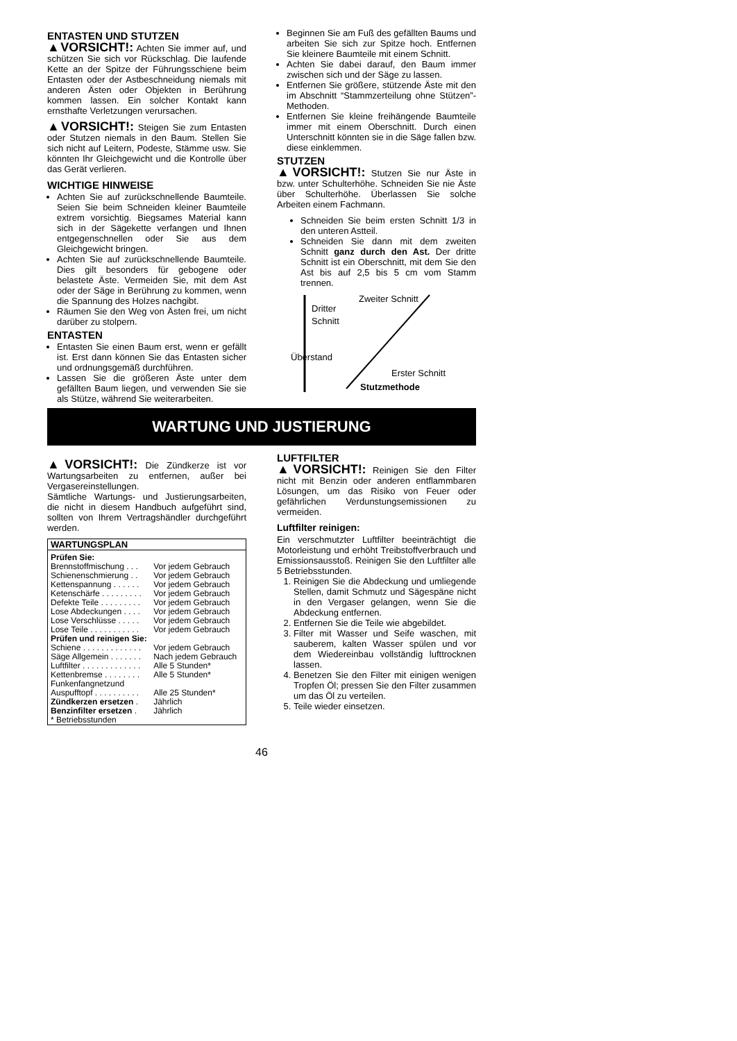ENTASTEN UND STUTZEN
▲VORSICHT!: Achten Sie immer auf, und schützen Sie sich vor Rückschlag. Die laufende Kette an der Spitze der Führungsschiene beim Entasten oder der Astbeschneidung niemals mit anderen Ästen oder Objekten in Berührung kommen lassen. Ein solcher Kontakt kann ernsthafte Verletzungen verursachen.
▲VORSICHT!: Steigen Sie zum Entasten oder Stutzen niemals in den Baum. Stellen Sie sich nicht auf Leitern, Podeste, Stämme usw. Sie könnten Ihr Gleichgewicht und die Kontrolle über das Gerät verlieren.
WICHTIGE HINWEISE
Achten Sie auf zurückschnellende Baumteile. Seien Sie beim Schneiden kleiner Baumteile extrem vorsichtig. Biegsames Material kann sich in der Sägekette verfangen und Ihnen entgegenschnellen oder Sie aus dem Gleichgewicht bringen.
Achten Sie auf zurückschnellende Baumteile. Dies gilt besonders für gebogene oder belastete Äste. Vermeiden Sie, mit dem Ast oder der Säge in Berührung zu kommen, wenn die Spannung des Holzes nachgibt.
Räumen Sie den Weg von Ästen frei, um nicht darüber zu stolpern.
ENTASTEN
Entasten Sie einen Baum erst, wenn er gefällt ist. Erst dann können Sie das Entasten sicher und ordnungsgemäß durchführen.
Lassen Sie die größeren Äste unter dem gefällten Baum liegen, und verwenden Sie sie als Stütze, während Sie weiterarbeiten.
Beginnen Sie am Fuß des gefällten Baums und arbeiten Sie sich zur Spitze hoch. Entfernen Sie kleinere Baumteile mit einem Schnitt.
Achten Sie dabei darauf, den Baum immer zwischen sich und der Säge zu lassen.
Entfernen Sie größere, stützende Äste mit den im Abschnitt “Stammzerteilung ohne Stützen”-Methoden.
Entfernen Sie kleine freihängende Baumteile immer mit einem Oberschnitt. Durch einen Unterschnitt könnten sie in die Säge fallen bzw. diese einklemmen.
STUTZEN
▲VORSICHT!: Stutzen Sie nur Äste in bzw. unter Schulterhöhe. Schneiden Sie nie Äste über Schulterhöhe. Überlassen Sie solche Arbeiten einem Fachmann.
Schneiden Sie beim ersten Schnitt 1/3 in den unteren Astteil.
Schneiden Sie dann mit dem zweiten Schnitt ganz durch den Ast. Der dritte Schnitt ist ein Oberschnitt, mit dem Sie den Ast bis auf 2,5 bis 5 cm vom Stamm trennen.
Dritter
Schnitt
Zweiter Schnitt
Überstand
Erster Schnitt
Stutzmethode
WARTUNG UND JUSTIERUNG
▲VORSICHT!: Die Zündkerze ist vor Wartungsarbeiten zu entfernen, außer bei Vergasereinstellungen.
Sämtliche Wartungs- und Justierungsarbeiten, die nicht in diesem Handbuch aufgeführt sind, sollten von Ihrem Vertragshändler durchgeführt werden.
| WARTUNGSPLAN | |
| --- | --- |
| Prüfen Sie: | |
| Brennstoffmischung . . . | Vor jedem Gebrauch |
| Schienenschmierung . . | Vor jedem Gebrauch |
| Kettenspannung . . . . . . | Vor jedem Gebrauch |
| Ketenschärfe . . . . . . . . . | Vor jedem Gebrauch |
| Defekte Teile . . . . . . . . . | Vor jedem Gebrauch |
| Lose Abdeckungen . . . . | Vor jedem Gebrauch |
| Lose Verschlüsse . . . . . | Vor jedem Gebrauch |
| Lose Teile . . . . . . . . . . . | Vor jedem Gebrauch |
| Prüfen und reinigen Sie: | |
| Schiene . . . . . . . . . . . . . | Vor jedem Gebrauch |
| Säge Allgemein . . . . . . . | Nach jedem Gebrauch |
| Luftfilter . . . . . . . . . . . . . | Alle 5 Stunden* |
| Kettenbremse . . . . . . . . | Alle 5 Stunden* |
| Funkenfangnetzund | |
| Auspufftopf . . . . . . . . . . | Alle 25 Stunden* |
| Zündkerzen ersetzen . | Jährlich |
| Benzinfilter ersetzen . | Jährlich |
| * Betriebsstunden | |
LUFTFILTER
▲VORSICHT!: Reinigen Sie den Filter nicht mit Benzin oder anderen entflammbaren Lösungen, um das Risiko von Feuer oder gefährlichen Verdunstungsemissionen zu vermeiden.
Luftfilter reinigen:
Ein verschmutzter Luftfilter beeinträchtigt die Motorleistung und erhöht Treibstoffverbrauch und Emissionsausstoß. Reinigen Sie den Luftfilter alle 5 Betriebsstunden.
1. Reinigen Sie die Abdeckung und umliegende Stellen, damit Schmutz und Sägespäne nicht in den Vergaser gelangen, wenn Sie die Abdeckung entfernen.
2. Entfernen Sie die Teile wie abgebildet.
3. Filter mit Wasser und Seife waschen, mit sauberem, kalten Wasser spülen und vor dem Wiedereinbau vollständig lufttrocknen lassen.
4. Benetzen Sie den Filter mit einigen wenigen Tropfen Öl; pressen Sie den Filter zusammen um das Öl zu verteilen.
5. Teile wieder einsetzen.
46